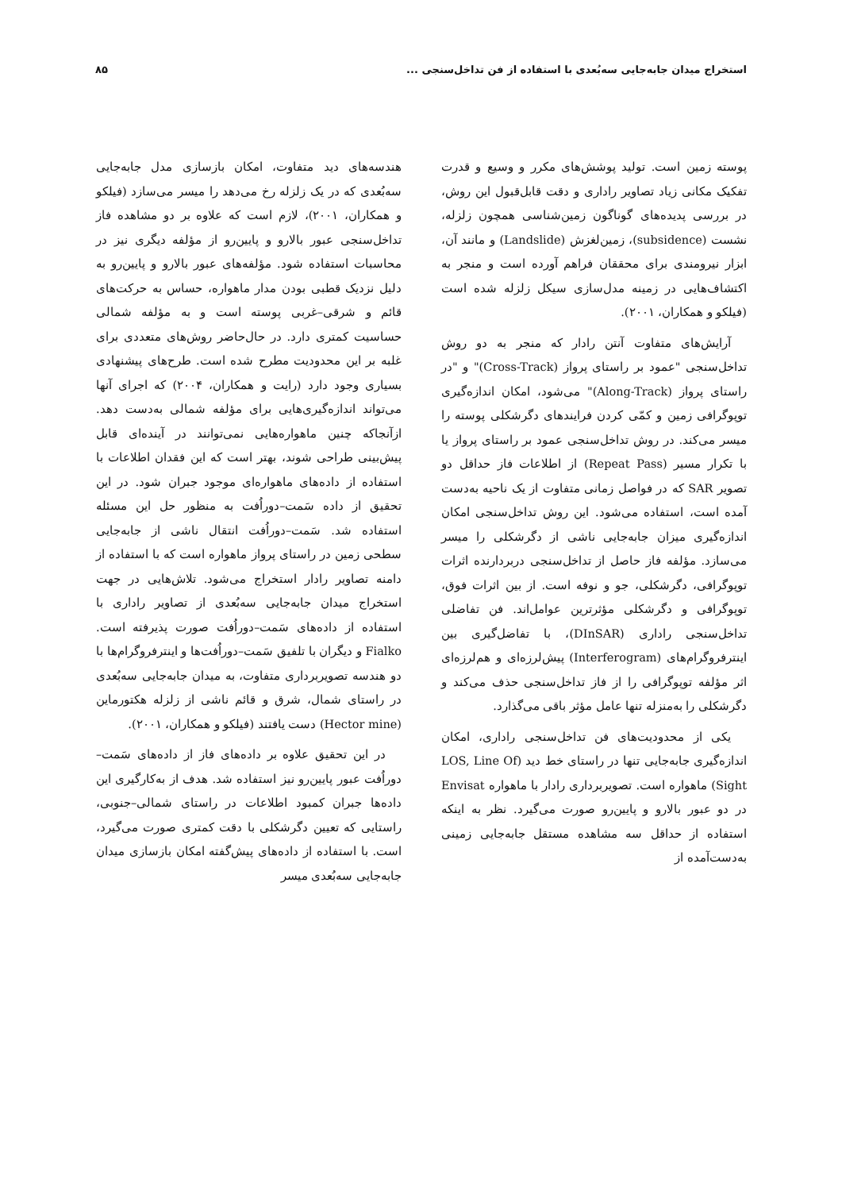استخراج میدان جابه‌جایی سه‌بُعدی با استفاده از فن تداخل‌سنجی ... ۸۵
پوسته زمین است. تولید پوشش‌های مکرر و وسیع و قدرت تفکیک مکانی زیاد تصاویر راداری و دقت قابل‌قبول این روش، در بررسی پدیده‌های گوناگون زمین‌شناسی همچون زلزله، نشست (subsidence)، زمین‌لغزش (Landslide) و مانند آن، ابزار نیرومندی برای محققان فراهم آورده است و منجر به اکتشاف‌هایی در زمینه مدل‌سازی سیکل زلزله شده است (فیلکو و همکاران، ۲۰۰۱).
آرایش‌های متفاوت آنتن رادار که منجر به دو روش تداخل‌سنجی "عمود بر راستای پرواز (Cross-Track)" و "در راستای پرواز (Along-Track)" می‌شود، امکان اندازه‌گیری توپوگرافی زمین و کمّی کردن فرایندهای دگرشکلی پوسته را میسر می‌کند. در روش تداخل‌سنجی عمود بر راستای پرواز یا با تکرار مسیر (Repeat Pass) از اطلاعات فاز حداقل دو تصویر SAR که در فواصل زمانی متفاوت از یک ناحیه به‌دست آمده است، استفاده می‌شود. این روش تداخل‌سنجی امکان اندازه‌گیری میزان جابه‌جایی ناشی از دگرشکلی را میسر می‌سازد. مؤلفه فاز حاصل از تداخل‌سنجی دربردارنده اثرات توپوگرافی، دگرشکلی، جو و نوفه است. از بین اثرات فوق، توپوگرافی و دگرشکلی مؤثرترین عوامل‌اند. فن تفاضلی تداخل‌سنجی راداری (DInSAR)، با تفاضل‌گیری بین اینترفروگرام‌های (Interferogram) پیش‌لرزه‌ای و هم‌لرزه‌ای اثر مؤلفه توپوگرافی را از فاز تداخل‌سنجی حذف می‌کند و دگرشکلی را به‌منزله تنها عامل مؤثر باقی می‌گذارد.
یکی از محدودیت‌های فن تداخل‌سنجی راداری، امکان اندازه‌گیری جابه‌جایی تنها در راستای خط دید (LOS, Line Of Sight) ماهواره است. تصویربرداری رادار با ماهواره Envisat در دو عبور بالارو و پایین‌رو صورت می‌گیرد. نظر به اینکه استفاده از حداقل سه مشاهده مستقل جابه‌جایی زمینی به‌دست‌آمده از
هندسه‌های دید متفاوت، امکان بازسازی مدل جابه‌جایی سه‌بُعدی که در یک زلزله رخ می‌دهد را میسر می‌سازد (فیلکو و همکاران، ۲۰۰۱)، لازم است که علاوه بر دو مشاهده فاز تداخل‌سنجی عبور بالارو و پایین‌رو از مؤلفه دیگری نیز در محاسبات استفاده شود. مؤلفه‌های عبور بالارو و پایین‌رو به دلیل نزدیک قطبی بودن مدار ماهواره، حساس به حرکت‌های قائم و شرقی–غربی پوسته است و به مؤلفه شمالی حساسیت کمتری دارد. در حال‌حاضر روش‌های متعددی برای غلبه بر این محدودیت مطرح شده است. طرح‌های پیشنهادی بسیاری وجود دارد (رایت و همکاران، ۲۰۰۴) که اجرای آنها می‌تواند اندازه‌گیری‌هایی برای مؤلفه شمالی به‌دست دهد. ازآنجاکه چنین ماهواره‌هایی نمی‌توانند در آینده‌ای قابل پیش‌بینی طراحی شوند، بهتر است که این فقدان اطلاعات با استفاده از داده‌های ماهواره‌ای موجود جبران شود. در این تحقیق از داده سَمت–دوراُفت به منظور حل این مسئله استفاده شد. سَمت–دوراُفت انتقال ناشی از جابه‌جایی سطحی زمین در راستای پرواز ماهواره است که با استفاده از دامنه تصاویر رادار استخراج می‌شود. تلاش‌هایی در جهت استخراج میدان جابه‌جایی سه‌بُعدی از تصاویر راداری با استفاده از داده‌های سَمت–دوراُفت صورت پذیرفته است. Fialko و دیگران با تلفیق سَمت–دوراُفت‌ها و اینترفروگرام‌ها با دو هندسه تصویربرداری متفاوت، به میدان جابه‌جایی سه‌بُعدی در راستای شمال، شرق و قائم ناشی از زلزله هکتورماین (Hector mine) دست یافتند (فیلکو و همکاران، ۲۰۰۱).
در این تحقیق علاوه بر داده‌های فاز از داده‌های سَمت–دوراُفت عبور پایین‌رو نیز استفاده شد. هدف از به‌کارگیری این داده‌ها جبران کمبود اطلاعات در راستای شمالی–جنوبی، راستایی که تعیین دگرشکلی با دقت کمتری صورت می‌گیرد، است. با استفاده از داده‌های پیش‌گفته امکان بازسازی میدان جابه‌جایی سه‌بُعدی میسر